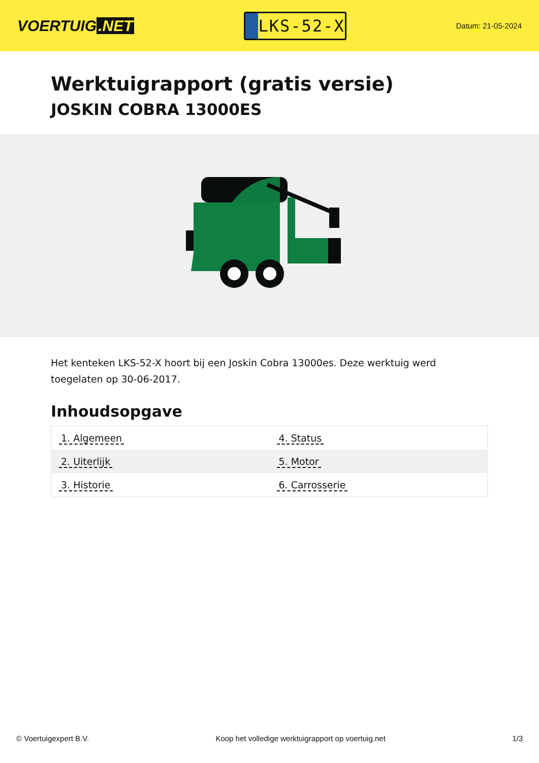VOERTUIG.NET
LKS-52-X
Datum: 21-05-2024
Werktuigrapport (gratis versie)
JOSKIN COBRA 13000ES
Het kenteken LKS-52-X hoort bij een Joskin Cobra 13000es. Deze werktuig werd toegelaten op 30-06-2017.
Inhoudsopgave
| 1. Algemeen | 4. Status |
| 2. Uiterlijk | 5. Motor |
| 3. Historie | 6. Carrosserie |
© Voertuigexpert B.V. Koop het volledige werktuigrapport op voertuig.net 1/3